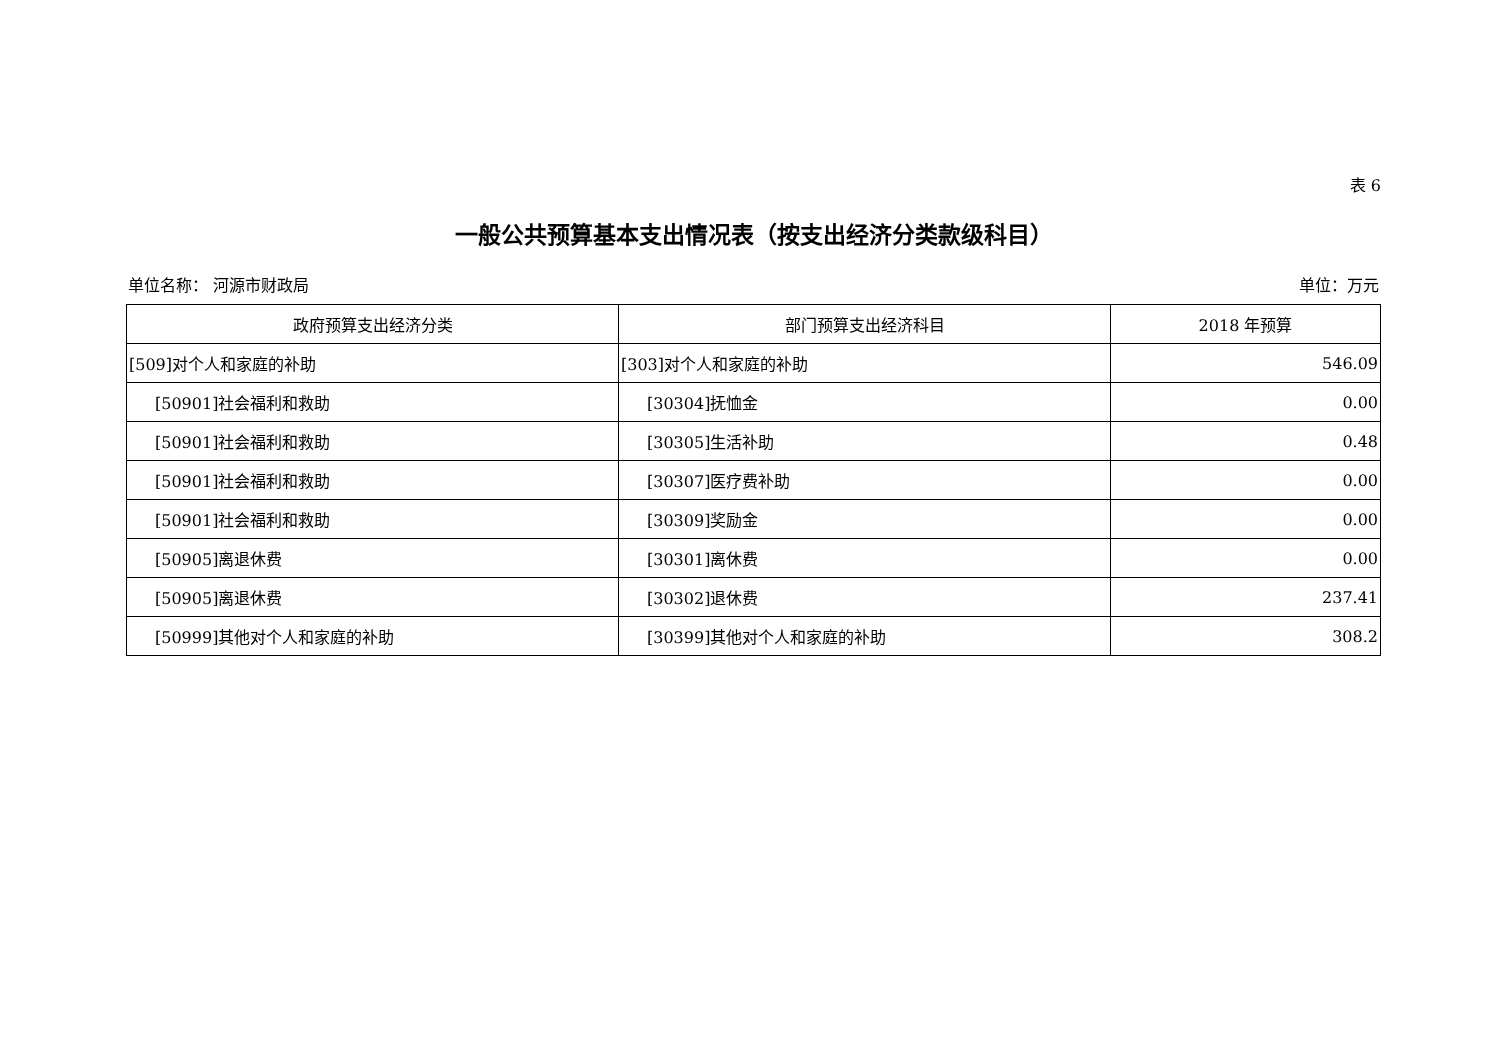表 6
一般公共预算基本支出情况表（按支出经济分类款级科目）
单位名称： 河源市财政局 单位：万元
| 政府预算支出经济分类 | 部门预算支出经济科目 | 2018 年预算 |
| --- | --- | --- |
| [509]对个人和家庭的补助 | [303]对个人和家庭的补助 | 546.09 |
| [50901]社会福利和救助 | [30304]抚恤金 | 0.00 |
| [50901]社会福利和救助 | [30305]生活补助 | 0.48 |
| [50901]社会福利和救助 | [30307]医疗费补助 | 0.00 |
| [50901]社会福利和救助 | [30309]奖励金 | 0.00 |
| [50905]离退休费 | [30301]离休费 | 0.00 |
| [50905]离退休费 | [30302]退休费 | 237.41 |
| [50999]其他对个人和家庭的补助 | [30399]其他对个人和家庭的补助 | 308.2 |